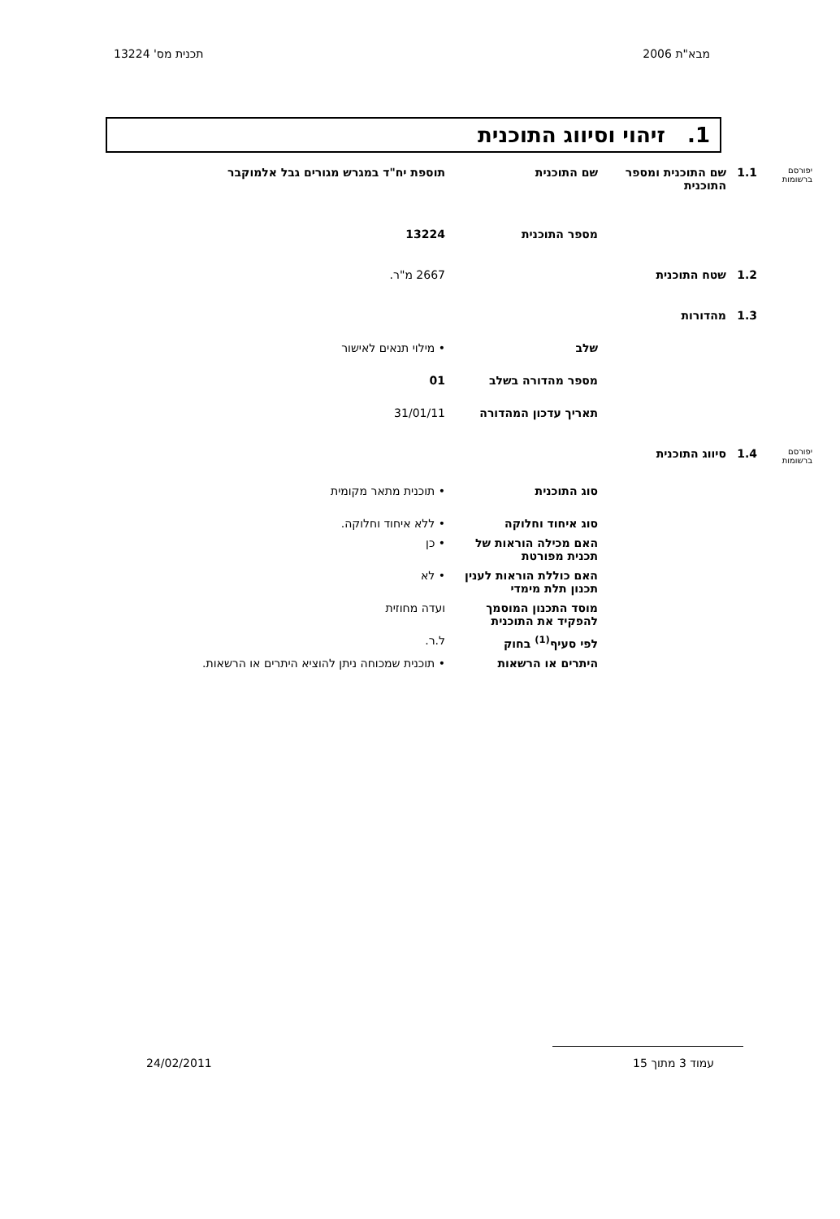מבא"ת 2006 תכנית מס' 13224
1. זיהוי וסיווג התוכנית
| יפורסם ברשומות | 1.1 | שם התוכנית ומספר התוכנית | שם התוכנית | תוספת יח"ד במגרש מגורים גבל אלמוקבר |
| | | | מספר התוכנית | 13224 |
| | 1.2 | שטח התוכנית | | 2667 מ"ר. |
| | 1.3 | מהדורות | | |
| | | | שלב | • מילוי תנאים לאישור |
| | | | מספר מהדורה בשלב | 01 |
| | | | תאריך עדכון המהדורה | 31/01/11 |
| יפורסם ברשומות | 1.4 | סיווג התוכנית | | |
| | | | סוג התוכנית | • תוכנית מתאר מקומית |
| | | | סוג איחוד וחלוקה | • ללא איחוד וחלוקה. |
| | | | האם מכילה הוראות של תכנית מפורטת | • כן |
| | | | האם כוללת הוראות לענין תכנון תלת מימדי | • לא |
| | | | מוסד התכנון המוסמך להפקיד את התוכנית | ועדה מחוזית |
| | | | לפי סעיף<sup>(1)</sup> בחוק | ל.ר. |
| | | | היתרים או הרשאות | • תוכנית שמכוחה ניתן להוציא היתרים או הרשאות. |
עמוד 3 מתוך 15 24/02/2011